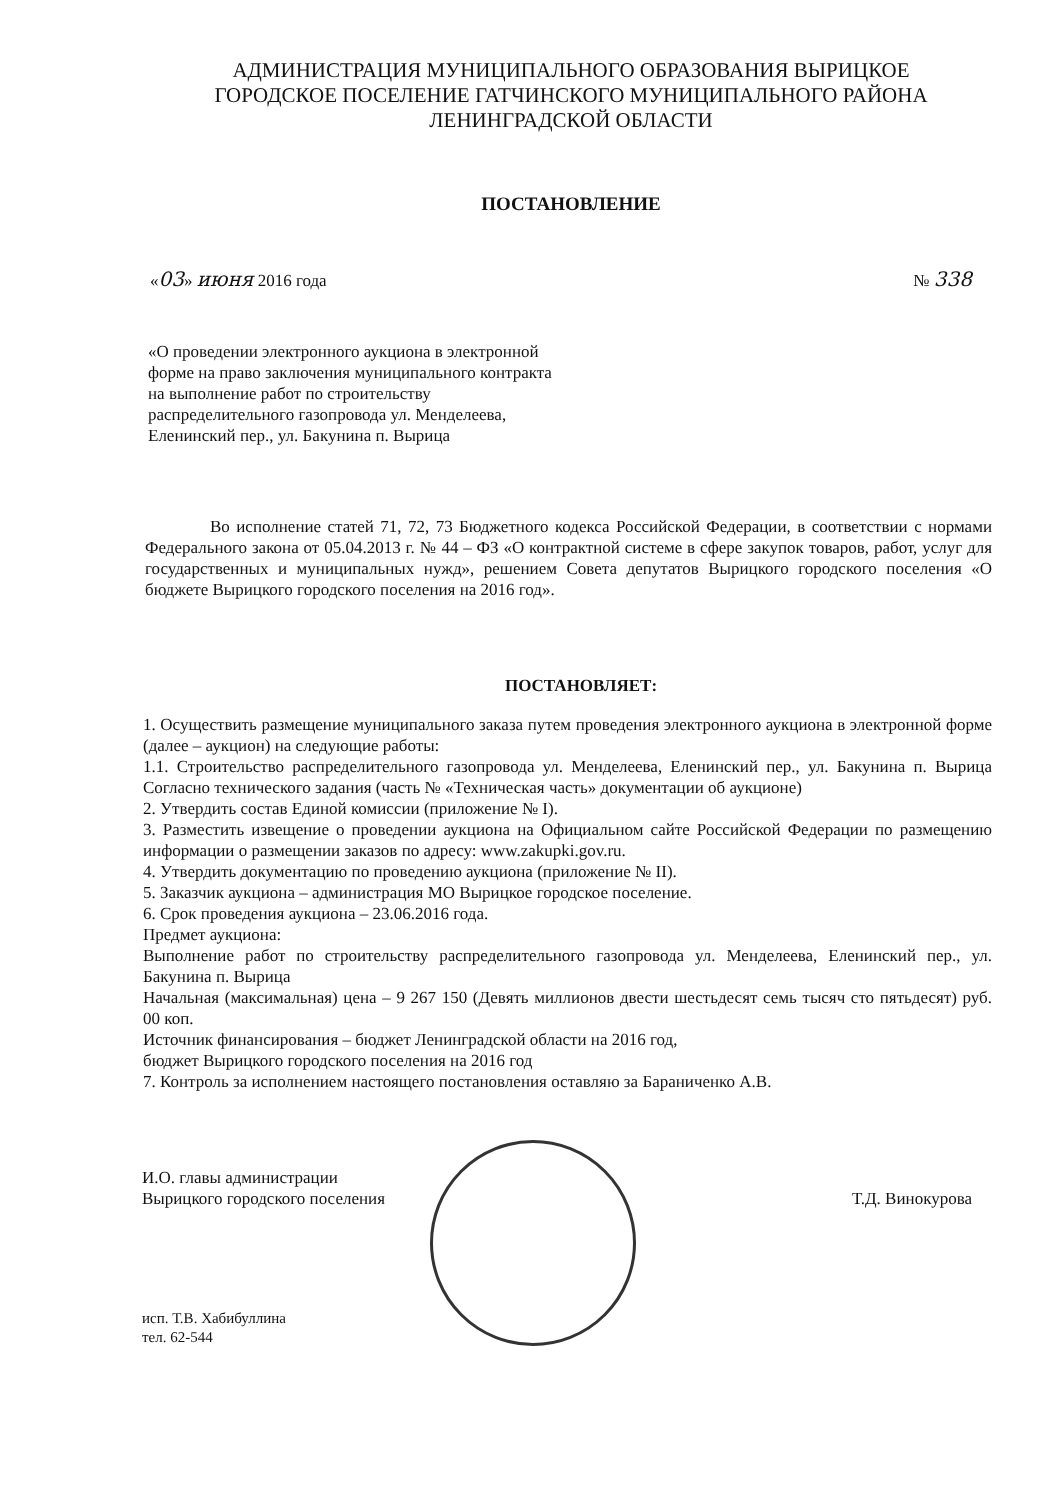АДМИНИСТРАЦИЯ МУНИЦИПАЛЬНОГО ОБРАЗОВАНИЯ ВЫРИЦКОЕ
ГОРОДСКОЕ ПОСЕЛЕНИЕ ГАТЧИНСКОГО МУНИЦИПАЛЬНОГО РАЙОНА
ЛЕНИНГРАДСКОЙ ОБЛАСТИ
ПОСТАНОВЛЕНИЕ
«03» июня 2016 года № 338
«О проведении электронного аукциона в электронной форме на право заключения муниципального контракта на выполнение работ по строительству распределительного газопровода ул. Менделеева, Еленинский пер., ул. Бакунина п. Вырица
Во исполнение статей 71, 72, 73 Бюджетного кодекса Российской Федерации, в соответствии с нормами Федерального закона от 05.04.2013 г. № 44 – ФЗ «О контрактной системе в сфере закупок товаров, работ, услуг для государственных и муниципальных нужд», решением Совета депутатов Вырицкого городского поселения «О бюджете Вырицкого городского поселения на 2016 год».
ПОСТАНОВЛЯЕТ:
1. Осуществить размещение муниципального заказа путем проведения электронного аукциона в электронной форме (далее – аукцион) на следующие работы:
1.1. Строительство распределительного газопровода ул. Менделеева, Еленинский пер., ул. Бакунина п. Вырица Согласно технического задания (часть № «Техническая часть» документации об аукционе)
2. Утвердить состав Единой комиссии (приложение № I).
3. Разместить извещение о проведении аукциона на Официальном сайте Российской Федерации по размещению информации о размещении заказов по адресу: www.zakupki.gov.ru.
4. Утвердить документацию по проведению аукциона (приложение № II).
5. Заказчик аукциона – администрация МО Вырицкое городское поселение.
6. Срок проведения аукциона – 23.06.2016 года.
Предмет аукциона:
Выполнение работ по строительству распределительного газопровода ул. Менделеева, Еленинский пер., ул. Бакунина п. Вырица
Начальная (максимальная) цена – 9 267 150 (Девять миллионов двести шестьдесят семь тысяч сто пятьдесят) руб. 00 коп.
Источник финансирования – бюджет Ленинградской области на 2016 год,
бюджет Вырицкого городского поселения на 2016 год
7. Контроль за исполнением настоящего постановления оставляю за Бараниченко А.В.
И.О. главы администрации
Вырицкого городского поселения
Т.Д. Винокурова
исп. Т.В. Хабибуллина
тел. 62-544